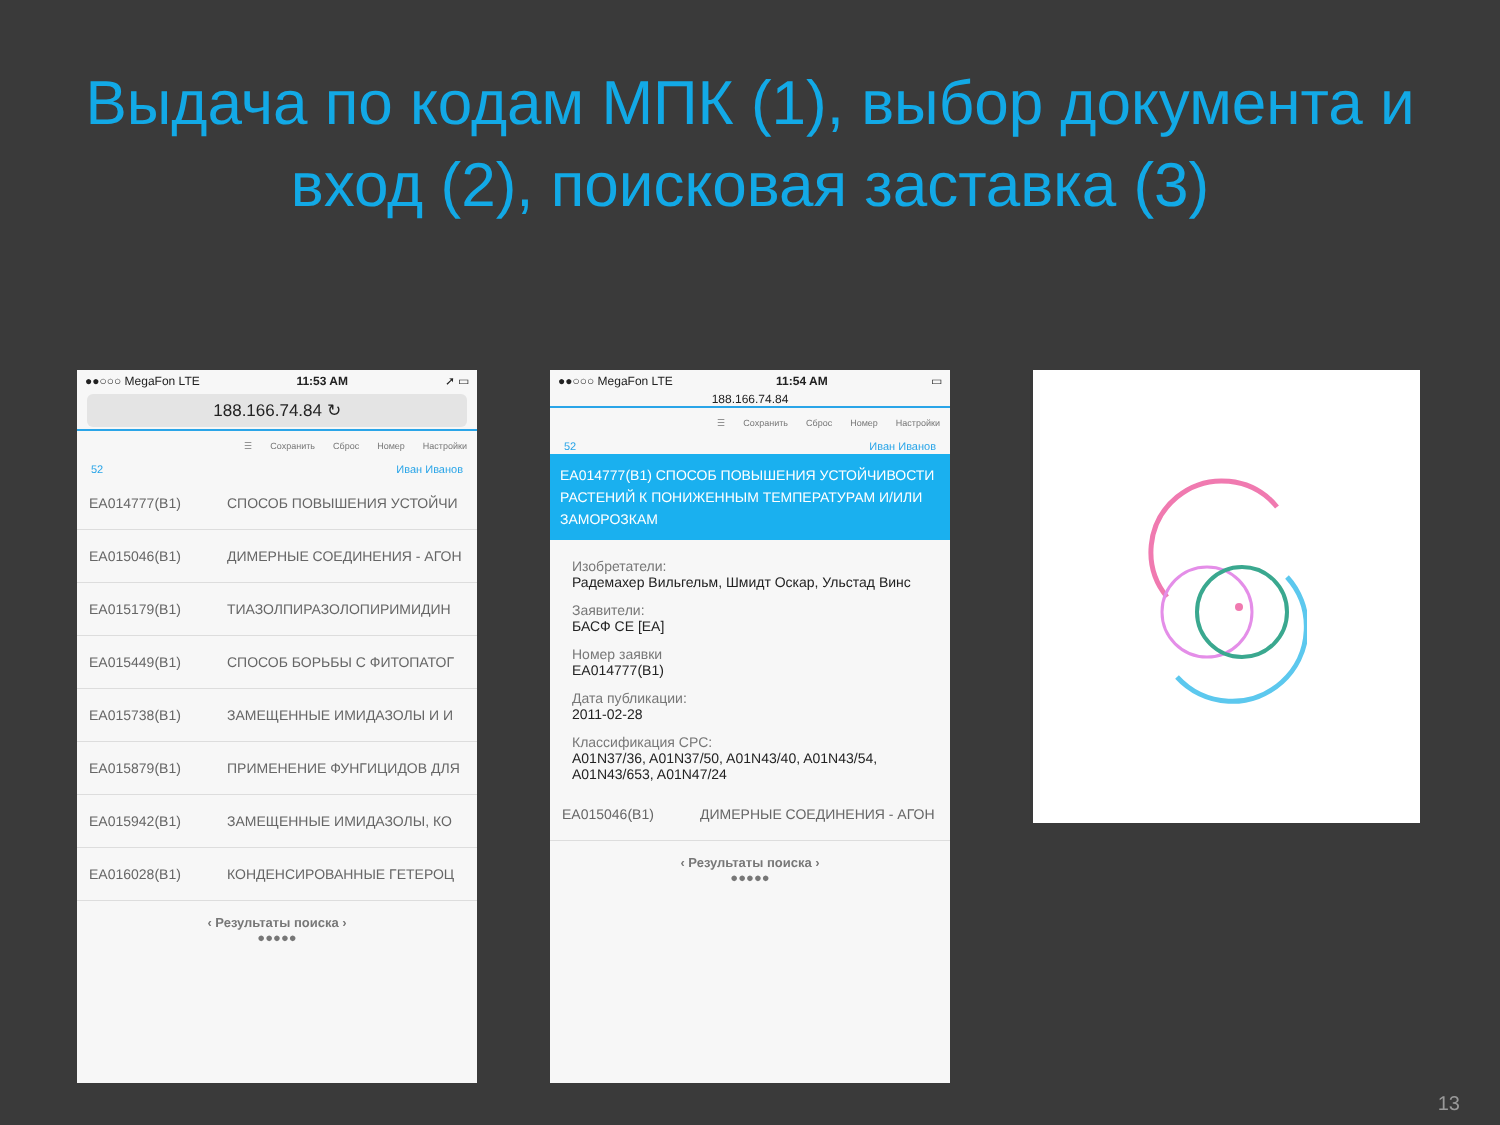Выдача по кодам МПК (1), выбор документа и вход (2), поисковая заставка (3)
●●○○○ MegaFon LTE 11:53 AM ➚ ▭
188.166.74.84 ↻
☰ Сохранить Сброс Номер Настройки
52 Иван Иванов
EA014777(B1) СПОСОБ ПОВЫШЕНИЯ УСТОЙЧИ
EA015046(B1) ДИМЕРНЫЕ СОЕДИНЕНИЯ - АГОН
EA015179(B1) ТИАЗОЛПИРАЗОЛОПИРИМИДИН
EA015449(B1) СПОСОБ БОРЬБЫ С ФИТОПАТОГ
EA015738(B1) ЗАМЕЩЕННЫЕ ИМИДАЗОЛЫ И И
EA015879(B1) ПРИМЕНЕНИЕ ФУНГИЦИДОВ ДЛЯ
EA015942(B1) ЗАМЕЩЕННЫЕ ИМИДАЗОЛЫ, КО
EA016028(B1) КОНДЕНСИРОВАННЫЕ ГЕТЕРОЦ
‹ Результаты поиска ›
●●●●●
●●○○○ MegaFon LTE 11:54 AM ▭
188.166.74.84
☰ Сохранить Сброс Номер Настройки
52 Иван Иванов
EA014777(B1) СПОСОБ ПОВЫШЕНИЯ УСТОЙЧИВОСТИ РАСТЕНИЙ К ПОНИЖЕННЫМ ТЕМПЕРАТУРАМ И/ИЛИ ЗАМОРОЗКАМ
Изобретатели:
Радемахер Вильгельм, Шмидт Оскар, Ульстад Винс
Заявители:
БАСФ СЕ [EA]
Номер заявки
EA014777(B1)
Дата публикации:
2011-02-28
Классификация CPC:
A01N37/36, A01N37/50, A01N43/40, A01N43/54, A01N43/653, A01N47/24
EA015046(B1) ДИМЕРНЫЕ СОЕДИНЕНИЯ - АГОН
‹ Результаты поиска ›
●●●●●
13